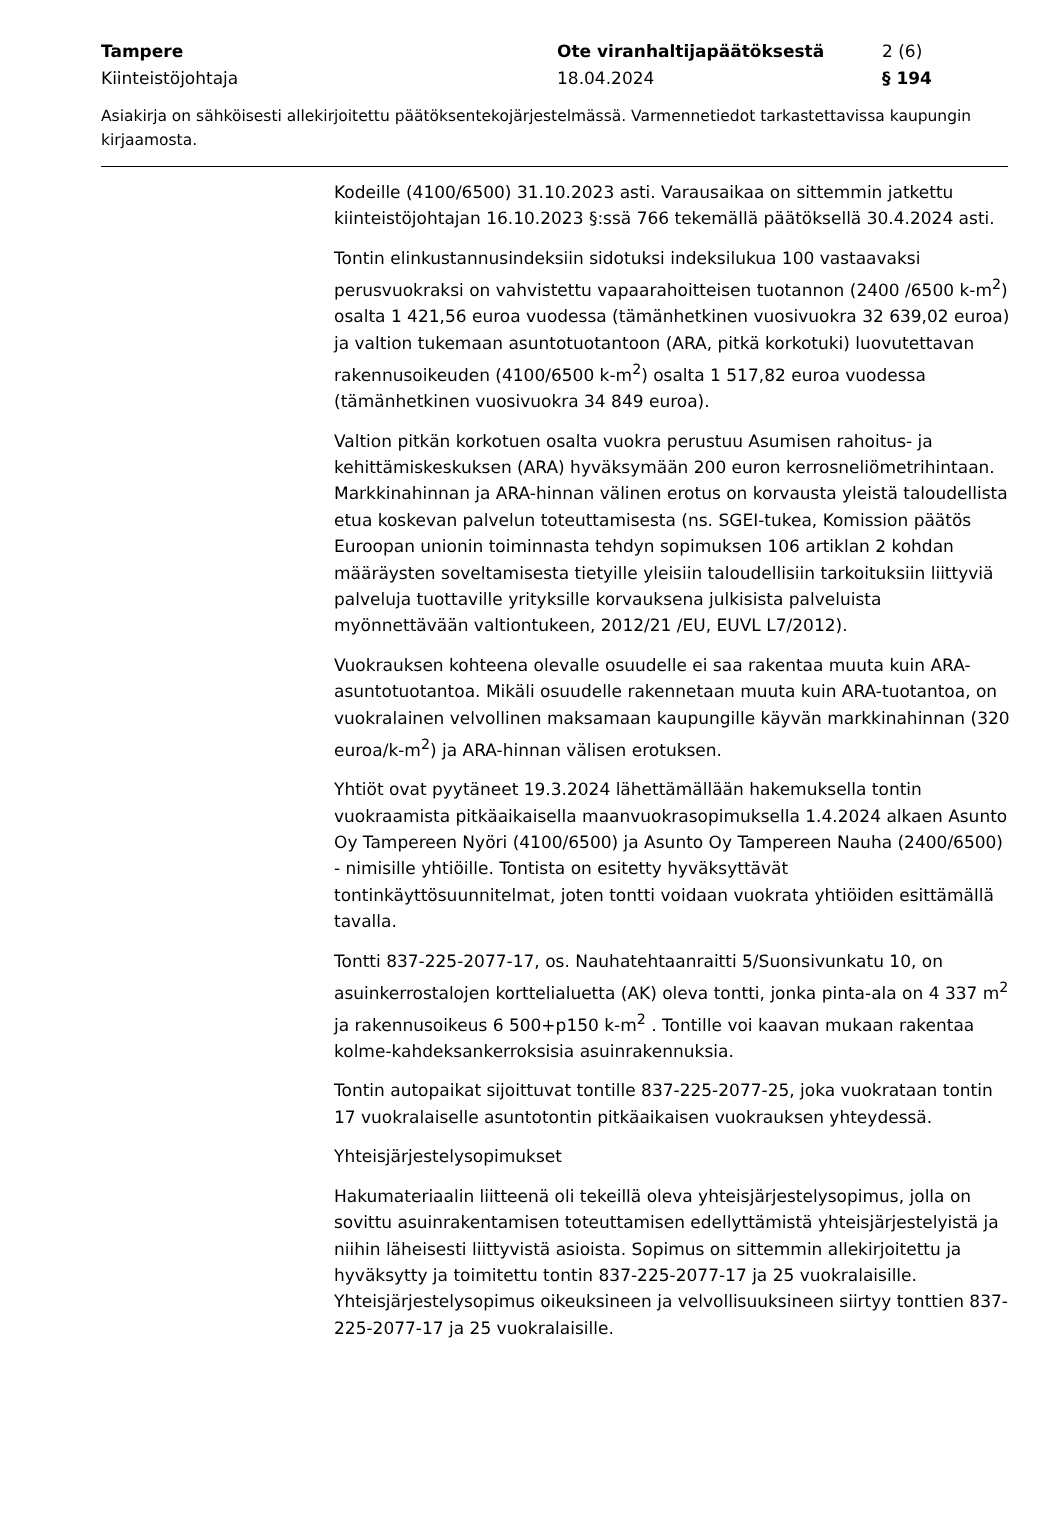Tampere
Kiinteistöjohtaja
Ote viranhaltijapäätöksestä
18.04.2024
2 (6)
§ 194
Asiakirja on sähköisesti allekirjoitettu päätöksentekojärjestelmässä. Varmennetiedot tarkastettavissa kaupungin kirjaamosta.
Kodeille (4100/6500) 31.10.2023 asti. Varausaikaa on sittemmin jatkettu kiinteistöjohtajan 16.10.2023 §:ssä 766 tekemällä päätöksellä 30.4.2024 asti.
Tontin elinkustannusindeksiin sidotuksi indeksilukua 100 vastaavaksi perusvuokraksi on vahvistettu vapaarahoitteisen tuotannon (2400 /6500 k-m<sup>2</sup>) osalta 1 421,56 euroa vuodessa (tämänhetkinen vuosivuokra 32 639,02 euroa) ja valtion tukemaan asuntotuotantoon (ARA, pitkä korkotuki) luovutettavan rakennusoikeuden (4100/6500 k-m<sup>2</sup>) osalta 1 517,82 euroa vuodessa (tämänhetkinen vuosivuokra 34 849 euroa).
Valtion pitkän korkotuen osalta vuokra perustuu Asumisen rahoitus- ja kehittämiskeskuksen (ARA) hyväksymään 200 euron kerrosneliömetrihintaan. Markkinahinnan ja ARA-hinnan välinen erotus on korvausta yleistä taloudellista etua koskevan palvelun toteuttamisesta (ns. SGEI-tukea, Komission päätös Euroopan unionin toiminnasta tehdyn sopimuksen 106 artiklan 2 kohdan määräysten soveltamisesta tietyille yleisiin taloudellisiin tarkoituksiin liittyviä palveluja tuottaville yrityksille korvauksena julkisista palveluista myönnettävään valtiontukeen, 2012/21 /EU, EUVL L7/2012).
Vuokrauksen kohteena olevalle osuudelle ei saa rakentaa muuta kuin ARA-asuntotuotantoa. Mikäli osuudelle rakennetaan muuta kuin ARA-tuotantoa, on vuokralainen velvollinen maksamaan kaupungille käyvän markkinahinnan (320 euroa/k-m<sup>2</sup>) ja ARA-hinnan välisen erotuksen.
Yhtiöt ovat pyytäneet 19.3.2024 lähettämällään hakemuksella tontin vuokraamista pitkäaikaisella maanvuokrasopimuksella 1.4.2024 alkaen Asunto Oy Tampereen Nyöri (4100/6500) ja Asunto Oy Tampereen Nauha (2400/6500) - nimisille yhtiöille. Tontista on esitetty hyväksyttävät tontinkäyttösuunnitelmat, joten tontti voidaan vuokrata yhtiöiden esittämällä tavalla.
Tontti 837-225-2077-17, os. Nauhatehtaanraitti 5/Suonsivunkatu 10, on asuinkerrostalojen korttelialuetta (AK) oleva tontti, jonka pinta-ala on 4 337 m<sup>2</sup> ja rakennusoikeus 6 500+p150 k-m<sup>2</sup> . Tontille voi kaavan mukaan rakentaa kolme-kahdeksankerroksisia asuinrakennuksia.
Tontin autopaikat sijoittuvat tontille 837-225-2077-25, joka vuokrataan tontin 17 vuokralaiselle asuntotontin pitkäaikaisen vuokrauksen yhteydessä.
Yhteisjärjestelysopimukset
Hakumateriaalin liitteenä oli tekeillä oleva yhteisjärjestelysopimus, jolla on sovittu asuinrakentamisen toteuttamisen edellyttämistä yhteisjärjestelyistä ja niihin läheisesti liittyvistä asioista. Sopimus on sittemmin allekirjoitettu ja hyväksytty ja toimitettu tontin 837-225-2077-17 ja 25 vuokralaisille. Yhteisjärjestelysopimus oikeuksineen ja velvollisuuksineen siirtyy tonttien 837-225-2077-17 ja 25 vuokralaisille.